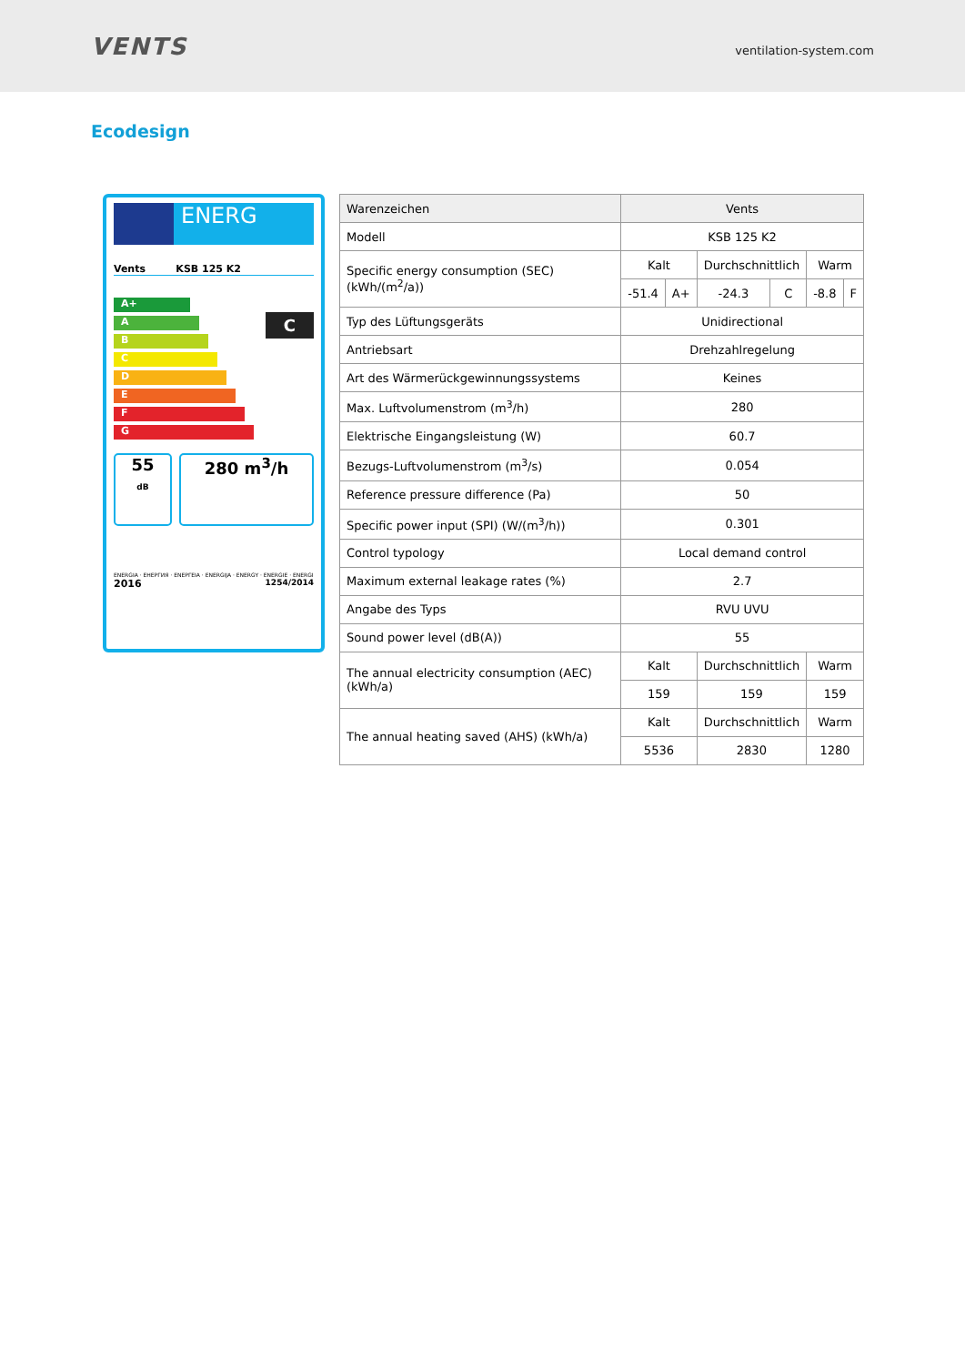VENTS
ventilation-system.com
Ecodesign
ENERG
Vents KSB 125 K2
A+
A
B
C
D
E
F
G
C
55
dB
280 m<sup>3</sup>/h
ENERGIA · ЕНЕРГИЯ · ΕΝΕΡΓΕΙΑ · ENERGIJA · ENERGY · ENERGIE · ENERGI
2016 1254/2014
| Warenzeichen | Vents | | | | | |
| Modell | KSB 125 K2 | | | | | |
| Specific energy consumption (SEC) (kWh/(m<sup>2</sup>/a)) | Kalt | | Durchschnittlich | | Warm | |
| | -51.4 | A+ | -24.3 | C | -8.8 | F |
| Typ des Lüftungsgeräts | Unidirectional | | | | | |
| Antriebsart | Drehzahlregelung | | | | | |
| Art des Wärmerückgewinnungssystems | Keines | | | | | |
| Max. Luftvolumenstrom (m<sup>3</sup>/h) | 280 | | | | | |
| Elektrische Eingangsleistung (W) | 60.7 | | | | | |
| Bezugs-Luftvolumenstrom (m<sup>3</sup>/s) | 0.054 | | | | | |
| Reference pressure difference (Pa) | 50 | | | | | |
| Specific power input (SPI) (W/(m<sup>3</sup>/h)) | 0.301 | | | | | |
| Control typology | Local demand control | | | | | |
| Maximum external leakage rates (%) | 2.7 | | | | | |
| Angabe des Typs | RVU UVU | | | | | |
| Sound power level (dB(A)) | 55 | | | | | |
| The annual electricity consumption (AEC) (kWh/a) | Kalt | | Durchschnittlich | | Warm | |
| | 159 | | 159 | | 159 | |
| The annual heating saved (AHS) (kWh/a) | Kalt | | Durchschnittlich | | Warm | |
| | 5536 | | 2830 | | 1280 | |